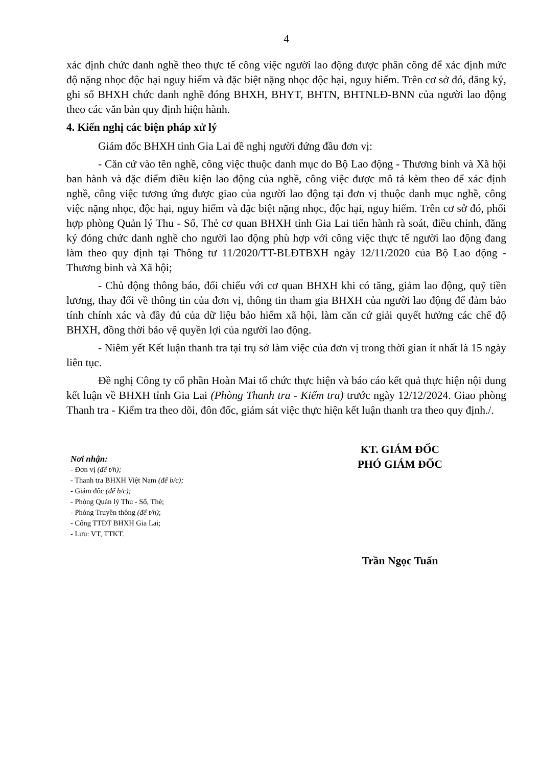4
xác định chức danh nghề theo thực tế công việc người lao động được phân công để xác định mức độ nặng nhọc độc hại nguy hiểm và đặc biệt nặng nhọc độc hại, nguy hiểm. Trên cơ sở đó, đăng ký, ghi sổ BHXH chức danh nghề đóng BHXH, BHYT, BHTN, BHTNLĐ-BNN của người lao động theo các văn bản quy định hiện hành.
4. Kiến nghị các biện pháp xử lý
Giám đốc BHXH tỉnh Gia Lai đề nghị người đứng đầu đơn vị:
- Căn cứ vào tên nghề, công việc thuộc danh mục do Bộ Lao động - Thương binh và Xã hội ban hành và đặc điểm điều kiện lao động của nghề, công việc được mô tả kèm theo để xác định nghề, công việc tương ứng được giao của người lao động tại đơn vị thuộc danh mục nghề, công việc nặng nhọc, độc hại, nguy hiểm và đặc biệt nặng nhọc, độc hại, nguy hiểm. Trên cơ sở đó, phối hợp phòng Quản lý Thu - Sổ, Thẻ cơ quan BHXH tỉnh Gia Lai tiến hành rà soát, điều chỉnh, đăng ký đóng chức danh nghề cho người lao động phù hợp với công việc thực tế người lao động đang làm theo quy định tại Thông tư 11/2020/TT-BLĐTBXH ngày 12/11/2020 của Bộ Lao động - Thương binh và Xã hội;
- Chủ động thông báo, đối chiếu với cơ quan BHXH khi có tăng, giảm lao động, quỹ tiền lương, thay đổi về thông tin của đơn vị, thông tin tham gia BHXH của người lao động để đảm bảo tính chính xác và đầy đủ của dữ liệu bảo hiểm xã hội, làm căn cứ giải quyết hưởng các chế độ BHXH, đồng thời bảo vệ quyền lợi của người lao động.
- Niêm yết Kết luận thanh tra tại trụ sở làm việc của đơn vị trong thời gian ít nhất là 15 ngày liên tục.
Đề nghị Công ty cổ phần Hoàn Mai tổ chức thực hiện và báo cáo kết quả thực hiện nội dung kết luận về BHXH tỉnh Gia Lai (Phòng Thanh tra - Kiểm tra) trước ngày 12/12/2024. Giao phòng Thanh tra - Kiểm tra theo dõi, đôn đốc, giám sát việc thực hiện kết luận thanh tra theo quy định./.
Nơi nhận:
- Đơn vị (để t/h);
- Thanh tra BHXH Việt Nam (để b/c);
- Giám đốc (để b/c);
- Phòng Quản lý Thu - Sổ, Thẻ;
- Phòng Truyền thông (để t/h);
- Cổng TTĐT BHXH Gia Lai;
- Lưu: VT, TTKT.
KT. GIÁM ĐỐC
PHÓ GIÁM ĐỐC
Trần Ngọc Tuấn